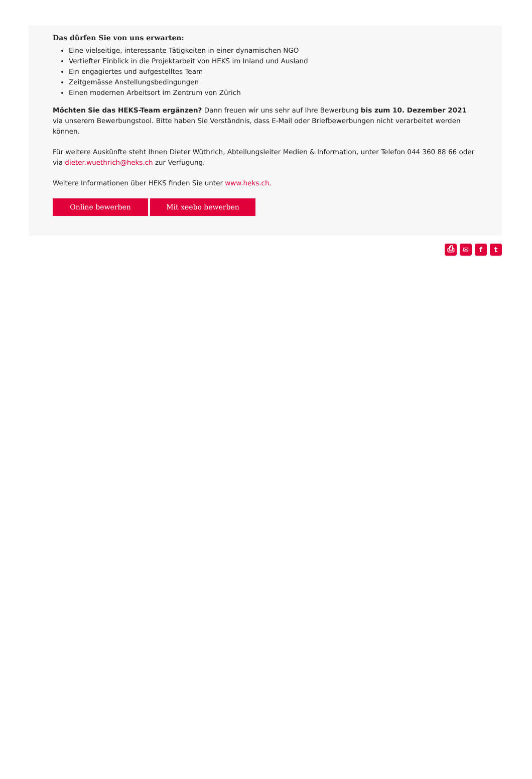Das dürfen Sie von uns erwarten:
Eine vielseitige, interessante Tätigkeiten in einer dynamischen NGO
Vertiefter Einblick in die Projektarbeit von HEKS im Inland und Ausland
Ein engagiertes und aufgestelltes Team
Zeitgemässe Anstellungsbedingungen
Einen modernen Arbeitsort im Zentrum von Zürich
Möchten Sie das HEKS-Team ergänzen? Dann freuen wir uns sehr auf Ihre Bewerbung bis zum 10. Dezember 2021 via unserem Bewerbungstool. Bitte haben Sie Verständnis, dass E-Mail oder Briefbewerbungen nicht verarbeitet werden können.
Für weitere Auskünfte steht Ihnen Dieter Wüthrich, Abteilungsleiter Medien & Information, unter Telefon 044 360 88 66 oder via dieter.wuethrich@heks.ch zur Verfügung.
Weitere Informationen über HEKS finden Sie unter www.heks.ch.
Online bewerben Mit xeebo bewerben
⎙ ✉ f t